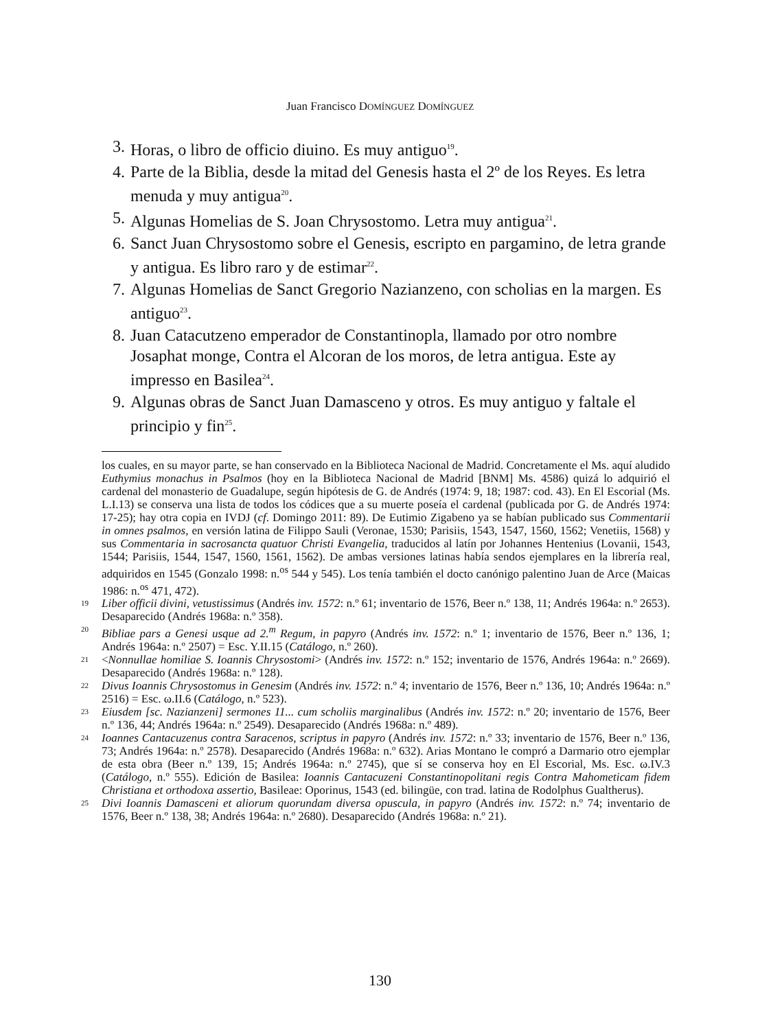Juan Francisco DOMÍNGUEZ DOMÍNGUEZ
3. Horas, o libro de officio diuino. Es muy antiguo<sup>19</sup>.
4. Parte de la Biblia, desde la mitad del Genesis hasta el 2º de los Reyes. Es letra menuda y muy antigua<sup>20</sup>.
5. Algunas Homelias de S. Joan Chrysostomo. Letra muy antigua<sup>21</sup>.
6. Sanct Juan Chrysostomo sobre el Genesis, escripto en pargamino, de letra grande y antigua. Es libro raro y de estimar<sup>22</sup>.
7. Algunas Homelias de Sanct Gregorio Nazianzeno, con scholias en la margen. Es antiguo<sup>23</sup>.
8. Juan Catacutzeno emperador de Constantinopla, llamado por otro nombre Josaphat monge, Contra el Alcoran de los moros, de letra antigua. Este ay impresso en Basilea<sup>24</sup>.
9. Algunas obras de Sanct Juan Damasceno y otros. Es muy antiguo y faltale el principio y fin<sup>25</sup>.
los cuales, en su mayor parte, se han conservado en la Biblioteca Nacional de Madrid. Concretamente el Ms. aquí aludido Euthymius monachus in Psalmos (hoy en la Biblioteca Nacional de Madrid [BNM] Ms. 4586) quizá lo adquirió el cardenal del monasterio de Guadalupe, según hipótesis de G. de Andrés (1974: 9, 18; 1987: cod. 43). En El Escorial (Ms. L.I.13) se conserva una lista de todos los códices que a su muerte poseía el cardenal (publicada por G. de Andrés 1974: 17-25); hay otra copia en IVDJ (cf. Domingo 2011: 89). De Eutimio Zigabeno ya se habían publicado sus Commentarii in omnes psalmos, en versión latina de Filippo Sauli (Veronae, 1530; Parisiis, 1543, 1547, 1560, 1562; Venetiis, 1568) y sus Commentaria in sacrosancta quatuor Christi Evangelia, traducidos al latín por Johannes Hentenius (Lovanii, 1543, 1544; Parisiis, 1544, 1547, 1560, 1561, 1562). De ambas versiones latinas había sendos ejemplares en la librería real, adquiridos en 1545 (Gonzalo 1998: n.<sup>os</sup> 544 y 545). Los tenía también el docto canónigo palentino Juan de Arce (Maicas 1986: n.<sup>os</sup> 471, 472).
19 Liber officii divini, vetustissimus (Andrés inv. 1572: n.º 61; inventario de 1576, Beer n.º 138, 11; Andrés 1964a: n.º 2653). Desaparecido (Andrés 1968a: n.º 358).
20 Bibliae pars a Genesi usque ad 2.<sup>m</sup> Regum, in papyro (Andrés inv. 1572: n.º 1; inventario de 1576, Beer n.º 136, 1; Andrés 1964a: n.º 2507) = Esc. Y.II.15 (Catálogo, n.º 260).
21 <Nonnullae homiliae S. Ioannis Chrysostomi> (Andrés inv. 1572: n.º 152; inventario de 1576, Andrés 1964a: n.º 2669). Desaparecido (Andrés 1968a: n.º 128).
22 Divus Ioannis Chrysostomus in Genesim (Andrés inv. 1572: n.º 4; inventario de 1576, Beer n.º 136, 10; Andrés 1964a: n.º 2516) = Esc. ω.II.6 (Catálogo, n.º 523).
23 Eiusdem [sc. Nazianzeni] sermones 11... cum scholiis marginalibus (Andrés inv. 1572: n.º 20; inventario de 1576, Beer n.º 136, 44; Andrés 1964a: n.º 2549). Desaparecido (Andrés 1968a: n.º 489).
24 Ioannes Cantacuzenus contra Saracenos, scriptus in papyro (Andrés inv. 1572: n.º 33; inventario de 1576, Beer n.º 136, 73; Andrés 1964a: n.º 2578). Desaparecido (Andrés 1968a: n.º 632). Arias Montano le compró a Darmario otro ejemplar de esta obra (Beer n.º 139, 15; Andrés 1964a: n.º 2745), que sí se conserva hoy en El Escorial, Ms. Esc. ω.IV.3 (Catálogo, n.º 555). Edición de Basilea: Ioannis Cantacuzeni Constantinopolitani regis Contra Mahometicam fidem Christiana et orthodoxa assertio, Basileae: Oporinus, 1543 (ed. bilingüe, con trad. latina de Rodolphus Gualtherus).
25 Divi Ioannis Damasceni et aliorum quorundam diversa opuscula, in papyro (Andrés inv. 1572: n.º 74; inventario de 1576, Beer n.º 138, 38; Andrés 1964a: n.º 2680). Desaparecido (Andrés 1968a: n.º 21).
130